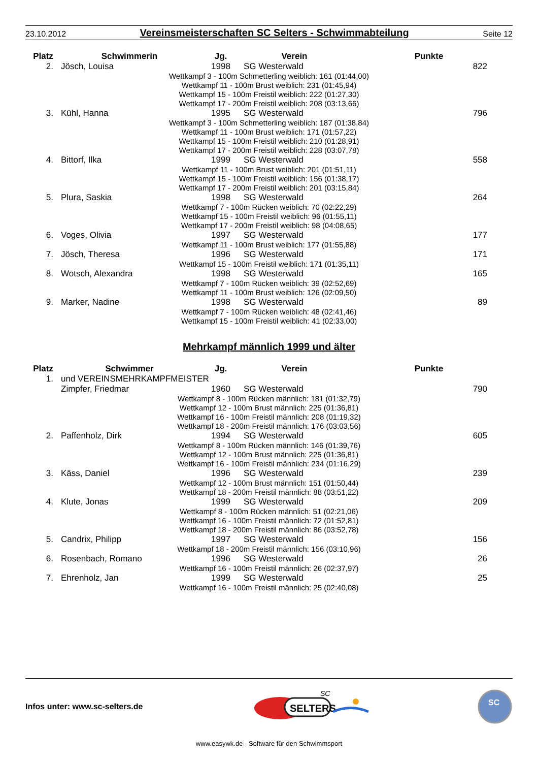23.10.2012 Vereinsmeisterschaften SC Selters - Schwimmabteilung Seite 12
| Platz | Schwimmerin | Jg. | Verein | Punkte |
| --- | --- | --- | --- | --- |
| 2. | Jösch, Louisa | 1998 | SG Westerwald | 822 |
| Wettkampf 3 - 100m Schmetterling weiblich: 161 (01:44,00) Wettkampf 11 - 100m Brust weiblich: 231 (01:45,94) Wettkampf 15 - 100m Freistil weiblich: 222 (01:27,30) Wettkampf 17 - 200m Freistil weiblich: 208 (03:13,66) | | | | |
| 3. | Kühl, Hanna | 1995 | SG Westerwald | 796 |
| Wettkampf 3 - 100m Schmetterling weiblich: 187 (01:38,84) Wettkampf 11 - 100m Brust weiblich: 171 (01:57,22) Wettkampf 15 - 100m Freistil weiblich: 210 (01:28,91) Wettkampf 17 - 200m Freistil weiblich: 228 (03:07,78) | | | | |
| 4. | Bittorf, Ilka | 1999 | SG Westerwald | 558 |
| Wettkampf 11 - 100m Brust weiblich: 201 (01:51,11) Wettkampf 15 - 100m Freistil weiblich: 156 (01:38,17) Wettkampf 17 - 200m Freistil weiblich: 201 (03:15,84) | | | | |
| 5. | Plura, Saskia | 1998 | SG Westerwald | 264 |
| Wettkampf 7 - 100m Rücken weiblich: 70 (02:22,29) Wettkampf 15 - 100m Freistil weiblich: 96 (01:55,11) Wettkampf 17 - 200m Freistil weiblich: 98 (04:08,65) | | | | |
| 6. | Voges, Olivia | 1997 | SG Westerwald | 177 |
| Wettkampf 11 - 100m Brust weiblich: 177 (01:55,88) | | | | |
| 7. | Jösch, Theresa | 1996 | SG Westerwald | 171 |
| Wettkampf 15 - 100m Freistil weiblich: 171 (01:35,11) | | | | |
| 8. | Wotsch, Alexandra | 1998 | SG Westerwald | 165 |
| Wettkampf 7 - 100m Rücken weiblich: 39 (02:52,69) Wettkampf 11 - 100m Brust weiblich: 126 (02:09,50) | | | | |
| 9. | Marker, Nadine | 1998 | SG Westerwald | 89 |
| Wettkampf 7 - 100m Rücken weiblich: 48 (02:41,46) Wettkampf 15 - 100m Freistil weiblich: 41 (02:33,00) | | | | |
Mehrkampf männlich 1999 und älter
| Platz | Schwimmer | Jg. | Verein | Punkte |
| --- | --- | --- | --- | --- |
| 1. | und VEREINSMEHRKAMPFMEISTER | | | |
| | Zimpfer, Friedmar | 1960 | SG Westerwald | 790 |
| Wettkampf 8 - 100m Rücken männlich: 181 (01:32,79) Wettkampf 12 - 100m Brust männlich: 225 (01:36,81) Wettkampf 16 - 100m Freistil männlich: 208 (01:19,32) Wettkampf 18 - 200m Freistil männlich: 176 (03:03,56) | | | | |
| 2. | Paffenholz, Dirk | 1994 | SG Westerwald | 605 |
| Wettkampf 8 - 100m Rücken männlich: 146 (01:39,76) Wettkampf 12 - 100m Brust männlich: 225 (01:36,81) Wettkampf 16 - 100m Freistil männlich: 234 (01:16,29) | | | | |
| 3. | Käss, Daniel | 1996 | SG Westerwald | 239 |
| Wettkampf 12 - 100m Brust männlich: 151 (01:50,44) Wettkampf 18 - 200m Freistil männlich: 88 (03:51,22) | | | | |
| 4. | Klute, Jonas | 1999 | SG Westerwald | 209 |
| Wettkampf 8 - 100m Rücken männlich: 51 (02:21,06) Wettkampf 16 - 100m Freistil männlich: 72 (01:52,81) Wettkampf 18 - 200m Freistil männlich: 86 (03:52,78) | | | | |
| 5. | Candrix, Philipp | 1997 | SG Westerwald | 156 |
| Wettkampf 18 - 200m Freistil männlich: 156 (03:10,96) | | | | |
| 6. | Rosenbach, Romano | 1996 | SG Westerwald | 26 |
| Wettkampf 16 - 100m Freistil männlich: 26 (02:37,97) | | | | |
| 7. | Ehrenholz, Jan | 1999 | SG Westerwald | 25 |
| Wettkampf 16 - 100m Freistil männlich: 25 (02:40,08) | | | | |
Infos unter: www.sc-selters.de
SELTERS
SC
SC
www.easywk.de - Software für den Schwimmsport